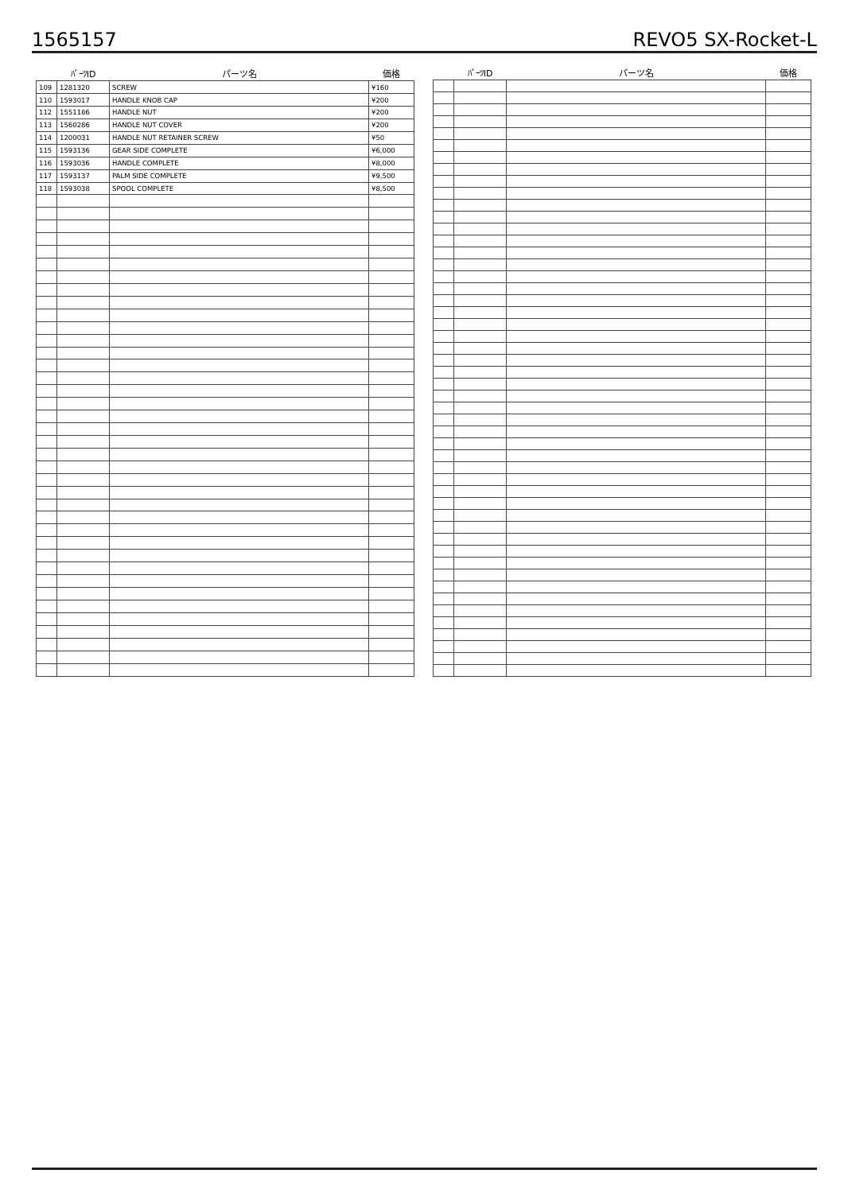1565157 REVO5 SX-Rocket-L
| | ﾊﾟｰﾂID | パーツ名 | 価格 |
| --- | --- | --- | --- |
| 109 | 1281320 | SCREW | ¥160 |
| 110 | 1593017 | HANDLE KNOB CAP | ¥200 |
| 112 | 1551186 | HANDLE NUT | ¥200 |
| 113 | 1560286 | HANDLE NUT COVER | ¥200 |
| 114 | 1200031 | HANDLE NUT RETAINER SCREW | ¥50 |
| 115 | 1593136 | GEAR SIDE COMPLETE | ¥6,000 |
| 116 | 1593036 | HANDLE COMPLETE | ¥8,000 |
| 117 | 1593137 | PALM SIDE COMPLETE | ¥9,500 |
| 118 | 1593038 | SPOOL COMPLETE | ¥8,500 |
| | ﾊﾟｰﾂID | パーツ名 | 価格 |
| --- | --- | --- | --- |